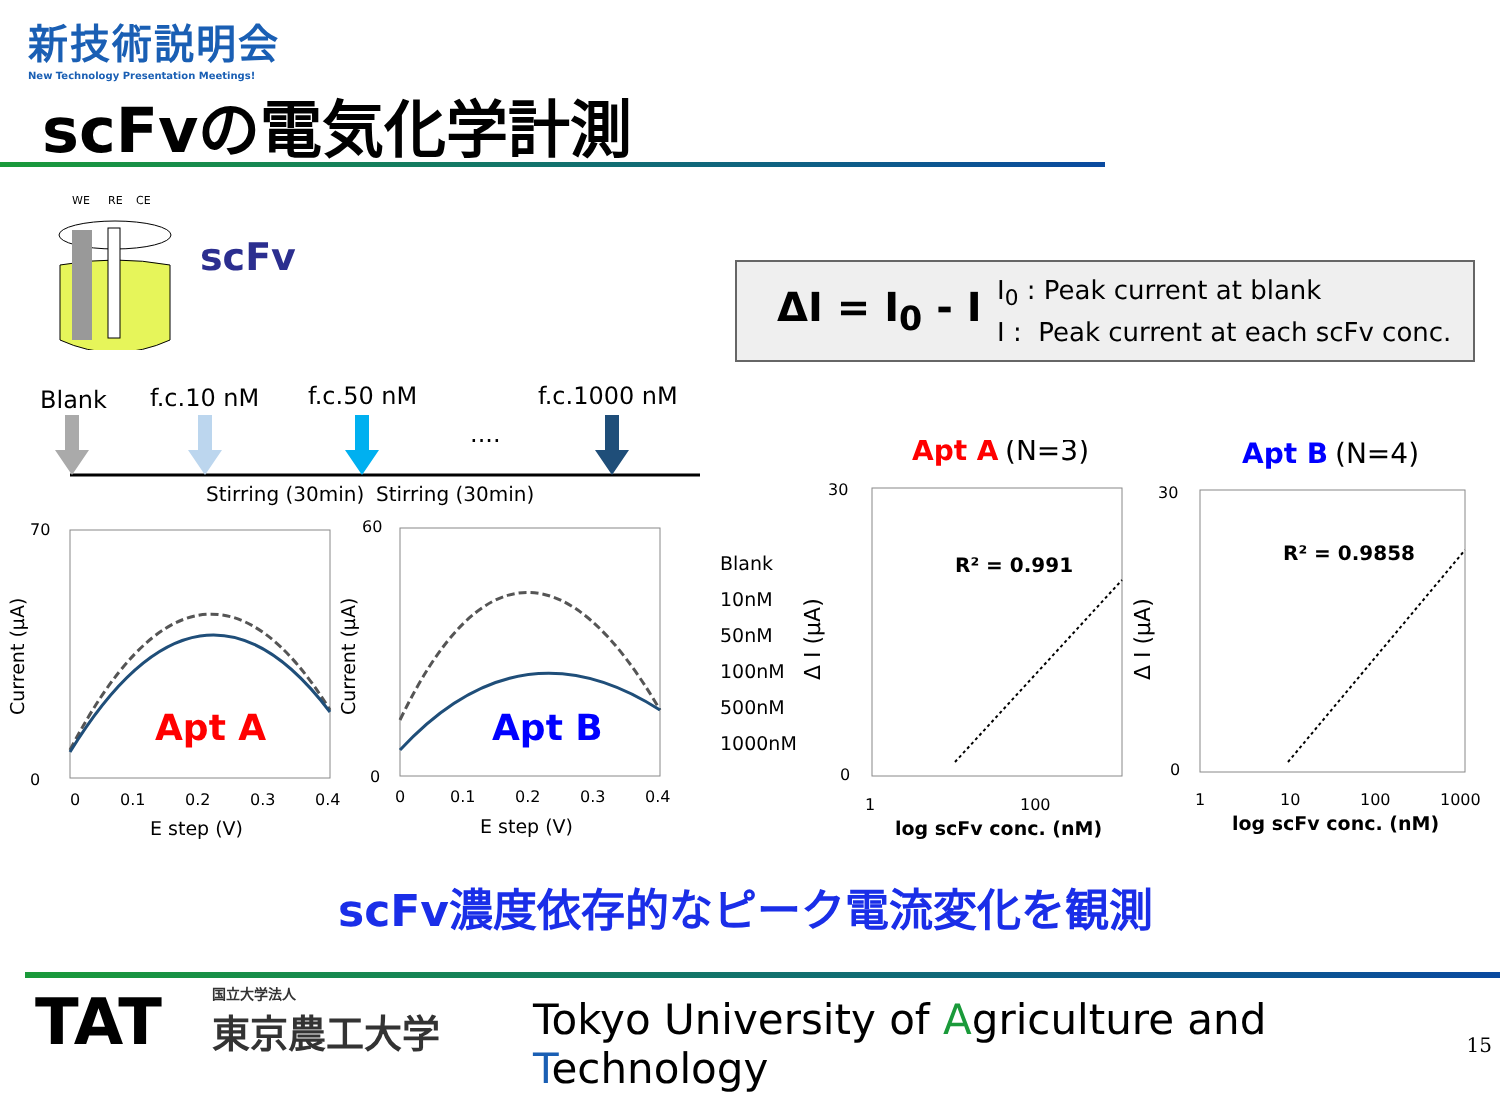新技術説明会
New Technology Presentation Meetings!
scFvの電気化学計測
WE
RE
CE
scFv
ΔI = I<sub>0</sub> - I
I<sub>0</sub> : Peak current at blank
I : Peak current at each scFv conc.
Blank f.c.10 nM f.c.50 nM f.c.1000 nM
....
Stirring (30min) Stirring (30min)
70
0
0
0.1
0.2
0.3
0.4
E step (V)
Current (μA)
Apt A
60
0
0
0.1
0.2
0.3
0.4
E step (V)
Current (μA)
Apt B
Blank
10nM
50nM
100nM
500nM
1000nM
Apt A
(N=3)
30
0
1
100
R² = 0.991
log scFv conc. (nM)
Δ I (μA)
Apt B
(N=4)
30
0
1
10
100
1000
R² = 0.9858
log scFv conc. (nM)
Δ I (μA)
scFv濃度依存的なピーク電流変化を観測
TAT 国立大学法人
東京農工大学
Tokyo University of Agriculture and Technology
15